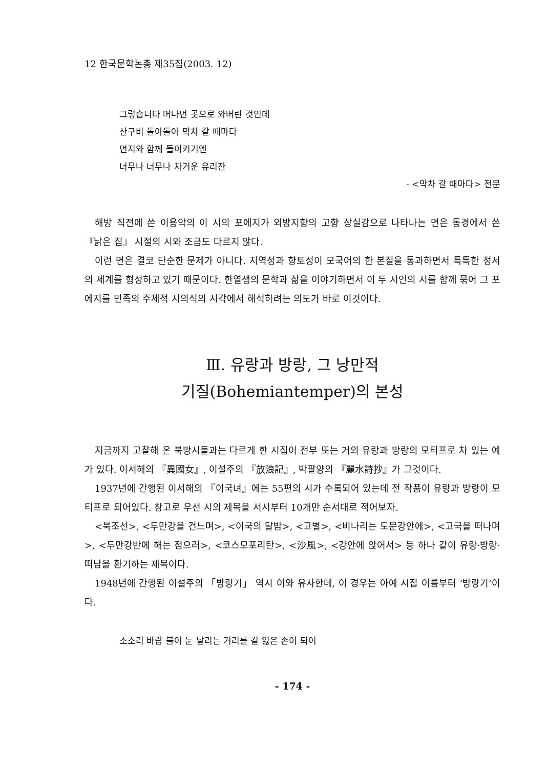12 한국문학논총 제35집(2003. 12)
그렇습니다 머나먼 곳으로 와버린 것인데
산구비 돌아돌아 막차 갈 때마다
먼지와 함께 들이키기엔
너무나 너무나 차거운 유리잔
- <막차 갈 때마다> 전문
해방 직전에 쓴 이용악의 이 시의 포에지가 외방지향의 고향 상실감으로 나타나는 면은 동경에서 쓴 『낡은 집』 시절의 시와 조금도 다르지 않다.
이런 면은 결코 단순한 문제가 아니다. 지역성과 향토성이 모국어의 한 본질을 통과하면서 특특한 정서의 세계를 형성하고 있기 때문이다. 한열생의 문학과 삶을 이야기하면서 이 두 시인의 시를 함께 묶어 그 포에지를 민족의 주체적 시의식의 시각에서 해석하려는 의도가 바로 이것이다.
Ⅲ. 유랑과 방랑, 그 낭만적
기질(Bohemiantemper)의 본성
지금까지 고찰해 온 북방시들과는 다르게 한 시집이 전부 또는 거의 유랑과 방랑의 모티프로 차 있는 예가 있다. 이서해의 『異國女』, 이설주의 『放浪記』, 박팔양의 『麗水詩抄』가 그것이다.
1937년에 간행된 이서해의 『이국녀』에는 55편의 시가 수록되어 있는데 전 작품이 유랑과 방랑이 모티프로 되어있다. 참고로 우선 시의 제목을 서시부터 10개만 순서대로 적어보자.
<북조선>, <두만강을 건느며>, <이국의 달밤>, <고별>, <비나리는 도문강안에>, <고국을 떠나며>, <두만강반에 해는 점으러>, <코스모포리탄>, <沙風>, <강안에 앉어서> 등 하나 같이 유랑·방랑·떠남을 환기하는 제목이다.
1948년에 간행된 이설주의 「방랑기」 역시 이와 유사한데, 이 경우는 아예 시집 이름부터 ‘방랑기’이다.
소소리 바람 불어 눈 날리는 거리를 길 잃은 손이 되어
- 174 -